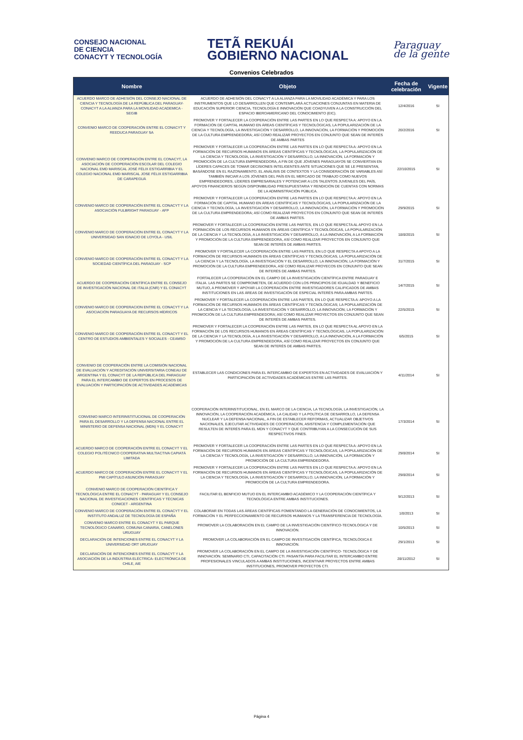CONSEJO NACIONAL
DE CIENCIA
CONACYT Y TECNOLOGÍA
TETÃ REKUÁI
GOBIERNO NACIONAL
Paraguay
de la gente
Convenios Celebrados
| Nombre | Objeto | Fecha de celebración | Vigente |
| --- | --- | --- | --- |
| ACUERDO MARCO DE ADHESIÓN DEL CONSEJO NACIONAL DE CIENCIA Y TECNOLOGÍA DE LA REPÚBLICA DEL PARAGUAY-CONACYT A LA ALIANZA PARA LA MOVILIDAD ACADEMICA - SEGIB | ACUERDO DE ADHESIÓN DEL CONACYT A LA ALIANZA PARA LA MOVILIDAD ACADÉMICA Y PARA LOS INSTRUMENTOS QUE LO DESARROLLEN QUE CONTEMPLARÁ ACTUACIONES CONJUNTAS EN MATERIA DE EDUCACIÓN SUPERIOR CIENCIA, TECNOLOGÍA E INNOVACIÓN QUE COADYUVEN A LA CONSTRUCCIÓN DEL ESPACIO IBEROAMERICANO DEL CONOCIMIENTO (EIC). | 12/4/2016 | SI |
| CONVENIO MARCO DE COOPERACIÓN ENTRE EL CONACYT Y REEDUCA PARAGUAY SA | PROMOVER Y FORTALECER LA COOPERACIÓN ENTRE LAS PARTES EN LO QUE RESPECTA A: APOYO EN LA FORMACIÓN DE CAPITAL HUMANO EN ÁREAS CIENTÍFICAS Y TECNOLÓGICAS, LA POPULARIZACIÓN DE LA CIENCIA Y TECNOLOGÍA, LA INVESTIGACIÓN Y DESARROLLO, LA INNOVACIÓN, LA FORMACIÓN Y PROMOCIÓN DE LA CULTURA EMPRENDEDORA; ASÍ COMO REALIZAR PROYECTOS EN CONJUNTO QUE SEAN DE INTERÉS DE AMBAS PARTES | 20/2/2016 | SI |
| CONVENIO MARCO DE COOPERACIÓN ENTRE EL CONACYT, LA ASOCIACIÓN DE COOPERACIÓN ESCOLAR DEL COLEGIO NACIONAL EMD MARISCAL JOSÉ FÉLIX ESTIGARRIBIA Y EL COLEGIO NACIONAL EMD MARISCAL JOSE FÉLIX ESTIGARRIBIA DE CARAPEGUÁ | PROMOVER Y FORTALECER LA COOPERACIÓN ENTRE LAS PARTES EN LO QUE RESPECTA A: APOYO EN LA FORMACIÓN DE RECURSOS HUMANOS EN ÁREAS CIENTÍFICAS Y TECNOLÓGICAS, LA POPULARIZACIÓN DE LA CIENCIA Y TECNOLOGÍA, LA INVESTIGACIÓN Y DESARROLLO, LA INNOVACIÓN, LA FORMACIÓN Y PROMOCIÓN DE LA CULTURA EMPRENDEDORA, A FIN DE QUE JÓVENES PARAGUAYOS SE CONVIERTAN EN LÍDERES CAPACES DE TOMAR DECISIONES INTELIGENTES ANTE SITUACIONES QUE SE LE PRESENTAN, BASÁNDOSE EN EL RAZONAMIENTO, EL ANÁLISIS DE CONTEXTOS Y LA CONSIDERACIÓN DE VARIABLES ASÍ TAMBIÉN INICIAR A LOS JÓVENES DEL PAÍS EN EL MERCADO DE TRABAJO COMO NUEVOS EMPRENDEDORES, LÍDERES EMPRESARIALES Y POTENCIAR A LOS TALENTOS JUVENILES DEL PAÍS, APOYOS FINANCIEROS SEGÚN DISPONIBILIDAD PRESUPUESTARIA Y RENDICIÓN DE CUENTAS CON NORMAS DE LA ADMINISTRACIÓN PÚBLICA. | 22/10/2015 | SI |
| CONVENIO MARCO DE COOPERACIÓN ENTRE EL CONACYT Y LA ASOCIACIÓN FULBRIGHT PARAGUAY - AFP | PROMOVER Y FORTALECER LA COOPERACIÓN ENTRE LAS PARTES EN LO QUE RESPECTA A: APOYO EN LA FORMACIÓN DE CAPITAL HUMANO EN ÁREAS CIENTÍFICAS Y TECNOLÓGICAS, LA POPULARIZACIÓN DE LA CIENCIA Y TECNOLOGÍA, LA INVESTIGACIÓN Y DESARROLLO, LA INNOVACIÓN, LA FORMACIÓN Y PROMOCIÓN DE LA CULTURA EMPRENDEDORA; ASÍ COMO REALIZAR PROYECTOS EN CONJUNTO QUE SEAN DE INTERÉS DE AMBAS PARTES. | 29/9/2015 | SI |
| CONVENIO MARCO DE COOPERACIÓN ENTRE EL CONACYT Y LA UNIVERSIDAD SAN IGNACIO DE LOYOLA - USIL | PROMOVER Y FORTALECER LA COOPERACIÓN ENTRE LAS PARTES, EN LO QUE RESPECTA AL APOYO EN LA FORMACIÓN DE LOS RECURSOS HUMANOS EN ÁREAS CIENTÍFICA Y TECNOLÓGICAS, LA POPULARIZACIÓN DE LA CIENCIA Y LA TECNOLOGÍA, A LA INVESTIGACIÓN Y DESARROLLO, A LA INNOVACIÓN, A LA FORMACIÓN Y PROMOCIÓN DE LA CULTURA EMPRENDEDORA, ASÍ COMO REALIZAR PROYECTOS EN CONJUNTO QUE SEAN DE INTERÉS DE AMBAS PARTES. | 18/8/2015 | SI |
| CONVENIO MARCO DE COOPERACIÓN ENTRE EL CONACYT Y LA SOCIEDAD CIENTÍFICA DEL PARAGUAY - SCP | PROMOVER Y FORTALECER LA COOPERACIÓN ENTRE LAS PARTES, EN LO QUE RESPECTA A APOYO A LA FORMACIÓN DE RECURSOS HUMANOS EN ÁREAS CIENTÍFICAS Y TECNOLÓGICAS, LA POPULARIZACIÓN DE LA CIENCIA Y LA TECNOLOGÍA, LA INVESTIGACIÓN Y EL DESARROLLO, LA INNOVACIÓN, LA FORMACIÓN Y PROMOCIÓN DE LA CULTURA EMPRENDEDORA, ASÍ COMO REALIZAR PROYECOS EN CONJUNTO QUE SEAN DE INTERÉS DE AMBAS PARTES. | 31/7/2015 | SI |
| ACUERDO DE COOPERACIÓN CIENTÍFICA ENTRE EL CONSEJO DE INVESTIGACIÓN NACIONAL DE ITALIA (CNR) Y EL CONACYT | FORTALECER LA COOPERACIÓN EN EL CAMPO DE LA INVESTIGACIÓN CIENTÍFICA ENTRE PARAGUAY E ITALIA. LAS PARTES SE COMPROMETEN, DE ACUERDO CON LOS PRINCIPIOS DE IGUALDAD Y BENEFICIO MUTUO, A PROMOVER Y APOYAR LA COOPERACIÓN ENTRE INVESTIGADORES CALIFICADOS DE AMBAS INSTITUCIONES EN LAS ÁREAS DE INVESTIGACIÓN DE ESPECIAL INTERÉS PARA AMBAS PARTES. | 14/7/2015 | SI |
| CONVENIO MARCO DE COOPERACION ENTRE EL CONACYT Y LA ASOCIACIÓN PARAGUAYA DE RECURSOS HÍDRICOS | PROMOVER Y FORTALECER LA COOPERACIÓN ENTRE LAS PARTES, EN LO QUE RESPECTA A: APOYO A LA FORMACIÓN DE RECURSOS HUMANOS EN ÁREAS CIENTÍFICAS Y TECNOLÓGICAS; LA POPULARIZACIÓN DE LA CIENCIA Y LA TECNOLOGÍA, LA INVESTIGACIÓN Y DESARROLLO; LA INNOVACIÓN; LA FORMACIÓN Y PROMOCIÓN DE LA CULTURA EMPRENDEDORA; ASÍ COMO REALIZAR PROYECTOS EN CONJUNTO QUE SEAN DE INTERÉS DE AMBAS PARTES. | 22/5/2015 | SI |
| CONVENIO MARCO DE COOPERACIÓN ENTRE EL CONACYT Y EL CENTRO DE ESTUDIOS AMBIENTALES Y SOCIALES - CEAMSO | PROMOVER Y FORTALECER LA COOPERACIÓN ENTRE LAS PARTES, EN LO QUE RESPECTA AL APOYO EN LA FORMACIÓN DE LOS RECURSOS HUMANOS EN ÁREAS CIENTÍFICAS Y TECNOLÓGICAS, LA POPULARIZACIÓN DE LA CIENCIA Y LA TECNOLOGÍA, A LA INVESTIGACIÓN Y DESARROLLO, A LA INNOVACIÓN, A LA FORMACIÓN Y PROMOCIÓN DE LA CULTURA EMPRENDEDORA, ASÍ COMO REALIZAR PROYECTOS EN CONJUNTO QUE SEAN DE INTERÉS DE AMBAS PARTES. | 6/5/2015 | SI |
| CONVENIO DE COOPERACIÓN ENTRE LA COMISIÓN NACIONAL DE EVALUACIÓN Y ACREDITACIÓN UNIVERSITARIA CONEAU DE ARGENTINA Y EL CONACYT DE LA REPÚBLICA DEL PARAGUAY PARA EL INTERCAMBIO DE EXPERTOS EN PROCESOS DE EVALUACIÓN Y PARTICIPACIÓN DE ACTIVIDADES ACADÉMICAS | ESTABLECER LAS CONDICIONES PARA EL INTERCAMBIO DE EXPERTOS EN ACTIVIDADES DE EVALUACIÓN Y PARTICIPACIÓN DE ACTIVIDADES ACADÉMICAS ENTRE LAS PARTES. | 4/11/2014 | SI |
| CONVENIO MARCO INTERINSTITUCIONAL DE COOPERACIÓN PARA EL DESARROLLO Y LA DEFENSA NACIONAL ENTRE EL MINISTERIO DE DEFENSA NACIONAL (MDN) Y EL CONACYT | COOPERACIÓN INTERINSTITUCIONAL, EN EL MARCO DE LA CIENCIA, LA TECNOLOGÍA, LA INVESTIGACIÓN, LA INNOVACIÓN, LA COOPERACIÓN ACADÉMICA, LA CALIDAD Y LA POLÍTICA DE DESARROLLO, LA DEFENSA NUCLEAR Y LA DEFENSA NACIONAL, A FIN DE ESTABLECER REFORMAS, ACTUALIZAR OBJETIVOS NACIONALES, EJECUTAR ACTIVIDADES DE COOPERACIÓN, ASISTENCIA Y COMPLEMENTACIÓN QUE RESULTEN DE INTERÉS PARA EL MDN Y CONACYT Y QUE CONTRIBUYAN A LA CONSECUCIÓN DE SUS RESPECTIVOS FINES. | 17/3/2014 | SI |
| ACUERDO MARCO DE COOPERACIÓN ENTRE EL CONACYT Y EL COLEGIO POLITÉCNICO COOPERATIVA MULTIACTIVA CAPIATÁ LIMITADA | PROMOVER Y FORTALECER LA COOPERACIÓN ENTRE LAS PARTES EN LO QUE RESPECTA A: APOYO EN LA FORMACIÓN DE RECURSOS HUMANOS EN ÁREAS CIENTÍFICAS Y TECNOLÓGICAS, LA POPULARIZACIÓN DE LA CIENCIA Y TECNOLOGÍA, LA INVESTIGACIÓN Y DESARROLLO, LA INNOVACIÓN, LA FORMACIÓN Y PROMOCIÓN DE LA CULTURA EMPRENDEDORA. | 29/8/2014 | SI |
| ACUERDO MARCO DE COOPERACIÓN ENTRE EL CONACYT Y EL PMI CAPÍTULO ASUNCIÓN PARAGUAY | PROMOVER Y FORTALECER LA COOPERACIÓN ENTRE LAS PARTES EN LO QUE RESPECTA A: APOYO EN LA FORMACIÓN DE RECURSOS HUMANOS EN ÁREAS CIENTÍFICAS Y TECNOLÓGICAS, LA POPULARIZACIÓN DE LA CIENCIA Y TECNOLOGÍA, LA INVESTIGACIÓN Y DESARROLLO, LA INNOVACIÓN, LA FORMACIÓN Y PROMOCIÓN DE LA CULTURA EMPRENDEDORA. | 29/8/2014 | SI |
| CONVENIO MARCO DE COOPERACIÓN CIENTÍFICA Y TECNOLÓGICA ENTRE EL CONACYT - PARAGUAY Y EL CONSEJO NACIONAL DE INVESTIGACIONES CIENTÍFICAS Y TÉCNICAS CONICET - ARGENTINA | FACILITAR EL BENFICIO MUTUO EN EL INTERCAMBIO ACADÉMICO Y LA COOPERACIÓN CIENTÍFICA Y TECNOLÓGICA ENTRE AMBAS INSTITUCIONES. | 9/12/2013 | SI |
| CONVENIO MARCO DE COOPERACIÓN ENTRE EL CONACYT Y EL INSTITUTO ANDALUZ DE TECNOLOGÍA DE ESPAÑA | COLABORAR EN TODAS LAS ÁREAS CIENTÍFICAS FOMENTANDO LA GENERACIÓN DE CONOCIMIENTOS, LA FORMACIÓN Y EL PERFECCIONAMIENTO DE RECURSOS HUMANOS Y LA TRANSFERENCIA DE TECNOLOGÍA. | 1/8/2013 | SI |
| CONVENIO MARCO ENTRE EL CONACYT Y EL PARQUE TECNOLÓGICO CANARIO, COMUNA CANARIA, CANELONES URUGUAY | PROMOVER LA COLABORACIÓN EN EL CAMPO DE LA INVESTIGACIÓN CIENTÍFICO-TECNOLÓGICA Y DE INNOVACIÓN. | 10/5/2013 | SI |
| DECLARACIÓN DE INTENCIONES ENTRE EL CONACYT Y LA UNIVERSIDAD ORT URUGUAY | PROMOVER LA COLABORACIÓN EN EL CAMPO DE INVESTIGACIÓN CIENTÍFICA, TECNOLÓGICA E INNOVACIÓN. | 29/1/2013 | SI |
| DECLARACIÓN DE INTENCIONES ENTRE EL CONACYT Y LA ASOCIACIÓN DE LA INDÚSTRIA ELÉCTRICA- ELECTRÓNICA DE CHILE, AIE | PROMOVER LA COLABORACIÓN EN EL CAMPO DE LA INVESTIGACIÓN CIENTÍFICO- TECNOLÓGICA Y DE INNOVACIÓN. SEMINARIO CTI, CAPACITACIÓN CTI. PASANTÍA PARA FACILITAR EL INTERCAMBIO ENTRE PROFESIONALES VINCULADOS A AMBAS INSTITUCIONES, INCENTIVAR PROYECTOS ENTRE AMBAS INSTITUCIONES, PROMOVER PROYECTOS CTI. | 28/11/2012 | SI |
Página 4